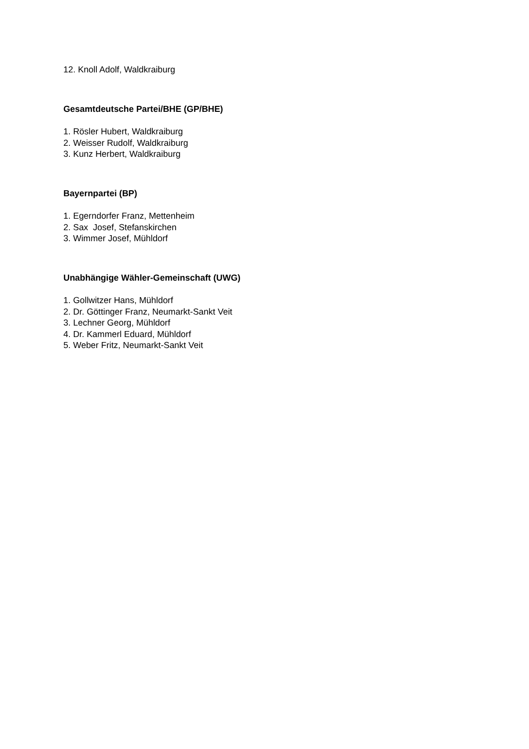12. Knoll Adolf, Waldkraiburg
Gesamtdeutsche Partei/BHE (GP/BHE)
1. Rösler Hubert, Waldkraiburg
2. Weisser Rudolf, Waldkraiburg
3. Kunz Herbert, Waldkraiburg
Bayernpartei (BP)
1. Egerndorfer Franz, Mettenheim
2. Sax Josef, Stefanskirchen
3. Wimmer Josef, Mühldorf
Unabhängige Wähler-Gemeinschaft (UWG)
1. Gollwitzer Hans, Mühldorf
2. Dr. Göttinger Franz, Neumarkt-Sankt Veit
3. Lechner Georg, Mühldorf
4. Dr. Kammerl Eduard, Mühldorf
5. Weber Fritz, Neumarkt-Sankt Veit